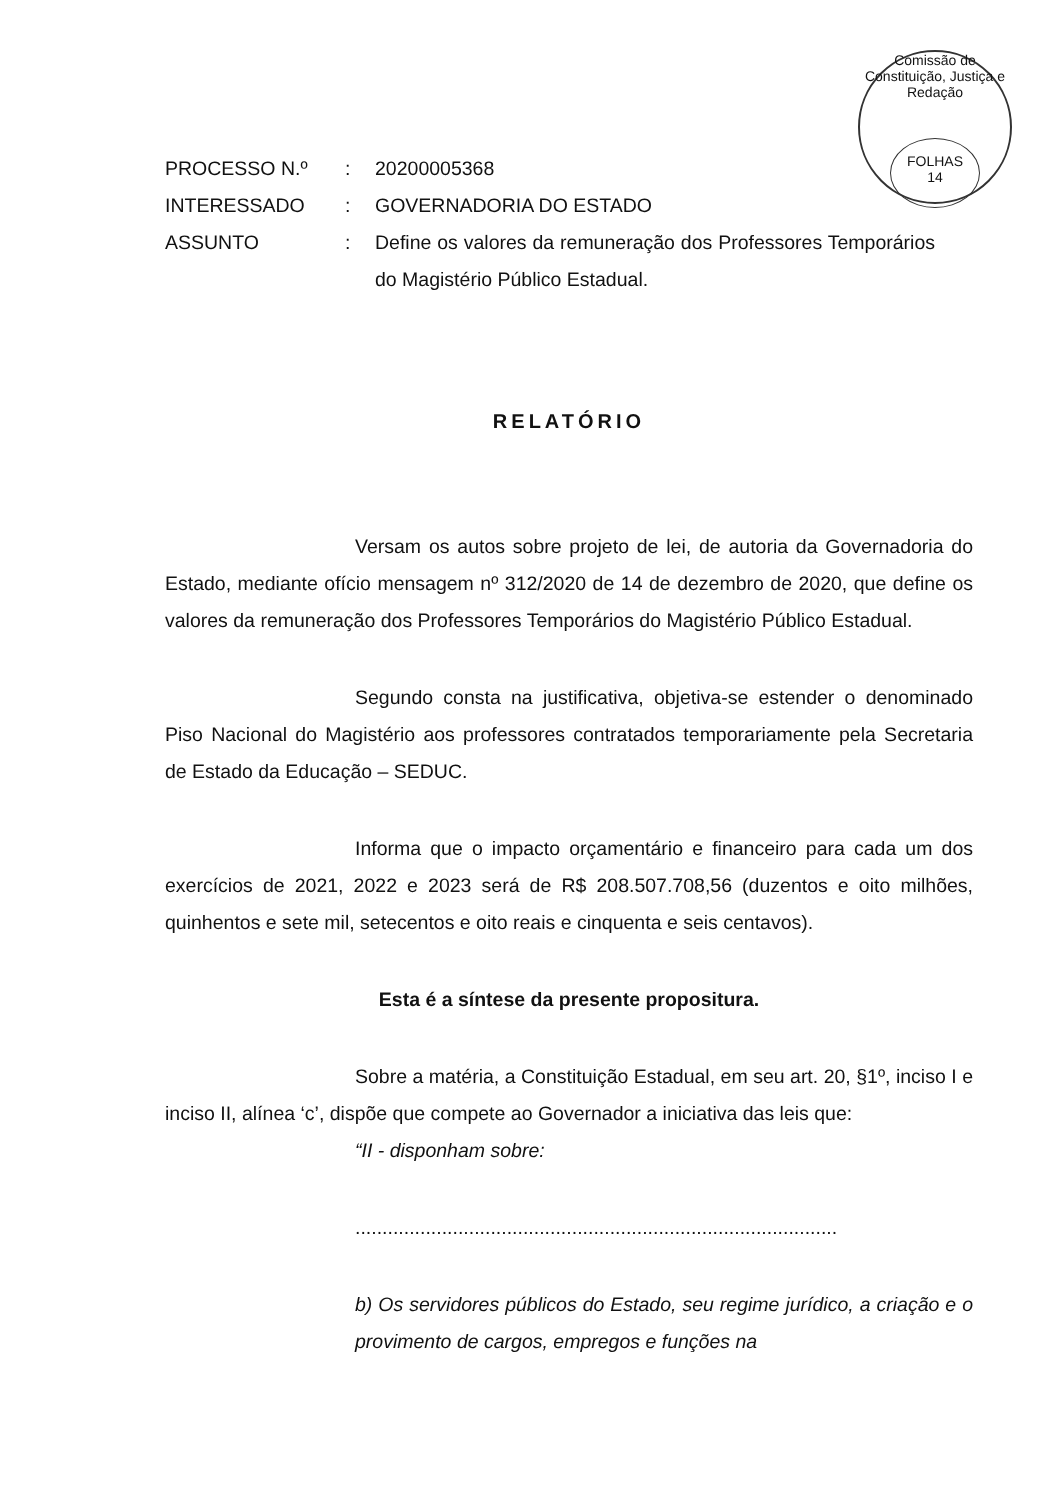Comissão de Constituição, Justiça e Redação
FOLHAS
14
| PROCESSO N.º | : | 20200005368 |
| INTERESSADO | : | GOVERNADORIA DO ESTADO |
| ASSUNTO | : | Define os valores da remuneração dos Professores Temporários do Magistério Público Estadual. |
RELATÓRIO
Versam os autos sobre projeto de lei, de autoria da Governadoria do Estado, mediante ofício mensagem nº 312/2020 de 14 de dezembro de 2020, que define os valores da remuneração dos Professores Temporários do Magistério Público Estadual.
Segundo consta na justificativa, objetiva-se estender o denominado Piso Nacional do Magistério aos professores contratados temporariamente pela Secretaria de Estado da Educação – SEDUC.
Informa que o impacto orçamentário e financeiro para cada um dos exercícios de 2021, 2022 e 2023 será de R$ 208.507.708,56 (duzentos e oito milhões, quinhentos e sete mil, setecentos e oito reais e cinquenta e seis centavos).
Esta é a síntese da presente propositura.
Sobre a matéria, a Constituição Estadual, em seu art. 20, §1º, inciso I e inciso II, alínea ‘c’, dispõe que compete ao Governador a iniciativa das leis que:
“II - disponham sobre:
.........................................................................................
b) Os servidores públicos do Estado, seu regime jurídico, a criação e o provimento de cargos, empregos e funções na